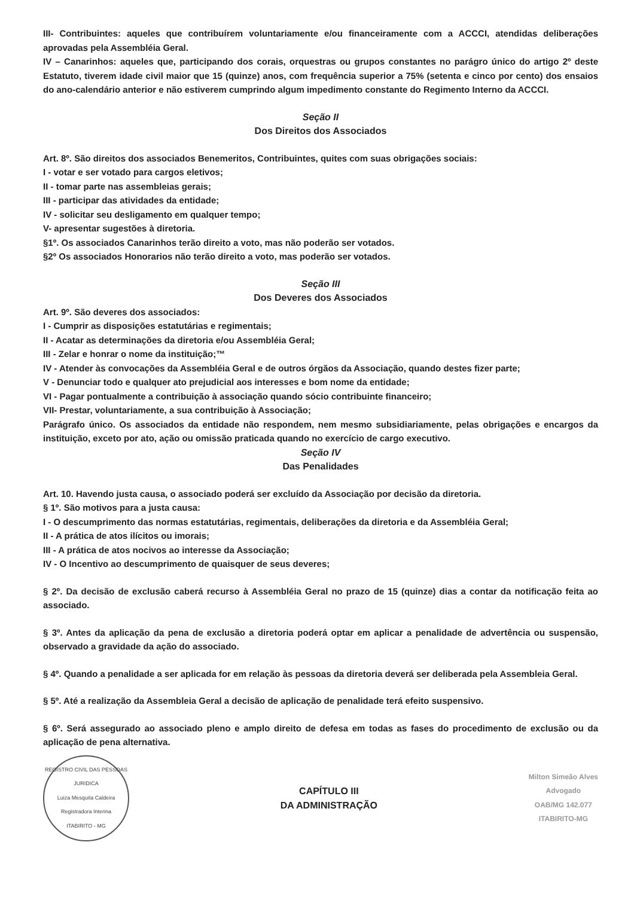III- Contribuintes: aqueles que contribuírem voluntariamente e/ou financeiramente com a ACCCI, atendidas deliberações aprovadas pela Assembléia Geral.
IV – Canarinhos: aqueles que, participando dos corais, orquestras ou grupos constantes no parágro único do artigo 2º deste Estatuto, tiverem idade civil maior que 15 (quinze) anos, com frequência superior a 75% (setenta e cinco por cento) dos ensaios do ano-calendário anterior e não estiverem cumprindo algum impedimento constante do Regimento Interno da ACCCI.
Seção II
Dos Direitos dos Associados
Art. 8º. São direitos dos associados Benemeritos, Contribuintes, quites com suas obrigações sociais:
I - votar e ser votado para cargos eletivos;
II - tomar parte nas assembleias gerais;
III - participar das atividades da entidade;
IV - solicitar seu desligamento em qualquer tempo;
V- apresentar sugestões à diretoria.
§1º. Os associados Canarinhos terão direito a voto, mas não poderão ser votados.
§2º Os associados Honorarios não terão direito a voto, mas poderão ser votados.
Seção III
Dos Deveres dos Associados
Art. 9º. São deveres dos associados:
I - Cumprir as disposições estatutárias e regimentais;
II - Acatar as determinações da diretoria e/ou Assembléia Geral;
III - Zelar e honrar o nome da instituição;™
IV - Atender às convocações da Assembléia Geral e de outros órgãos da Associação, quando destes fizer parte;
V - Denunciar todo e qualquer ato prejudicial aos interesses e bom nome da entidade;
VI - Pagar pontualmente a contribuição à associação quando sócio contribuinte financeiro;
VII- Prestar, voluntariamente, a sua contribuição à Associação;
Parágrafo único. Os associados da entidade não respondem, nem mesmo subsidiariamente, pelas obrigações e encargos da instituição, exceto por ato, ação ou omissão praticada quando no exercício de cargo executivo.
Seção IV
Das Penalidades
Art. 10. Havendo justa causa, o associado poderá ser excluído da Associação por decisão da diretoria.
§ 1º. São motivos para a justa causa:
I - O descumprimento das normas estatutárias, regimentais, deliberações da diretoria e da Assembléia Geral;
II - A prática de atos ilícitos ou imorais;
III - A prática de atos nocivos ao interesse da Associação;
IV - O Incentivo ao descumprimento de quaisquer de seus deveres;
§ 2º. Da decisão de exclusão caberá recurso à Assembléia Geral no prazo de 15 (quinze) dias a contar da notificação feita ao associado.
§ 3º. Antes da aplicação da pena de exclusão a diretoria poderá optar em aplicar a penalidade de advertência ou suspensão, observado a gravidade da ação do associado.
§ 4º. Quando a penalidade a ser aplicada for em relação às pessoas da diretoria deverá ser deliberada pela Assembleia Geral.
§ 5º. Até a realização da Assembleia Geral a decisão de aplicação de penalidade terá efeito suspensivo.
§ 6º. Será assegurado ao associado pleno e amplo direito de defesa em todas as fases do procedimento de exclusão ou da aplicação de pena alternativa.
REGISTRO CIVIL DAS PESSOAS JURIDICA
Luiza Mesquita Caldeira
Registradora Interina
ITABIRITO - MG
CAPÍTULO III
DA ADMINISTRAÇÃO
Milton Simeão Alves
Advogado
OAB/MG 142.077
ITABIRITO-MG